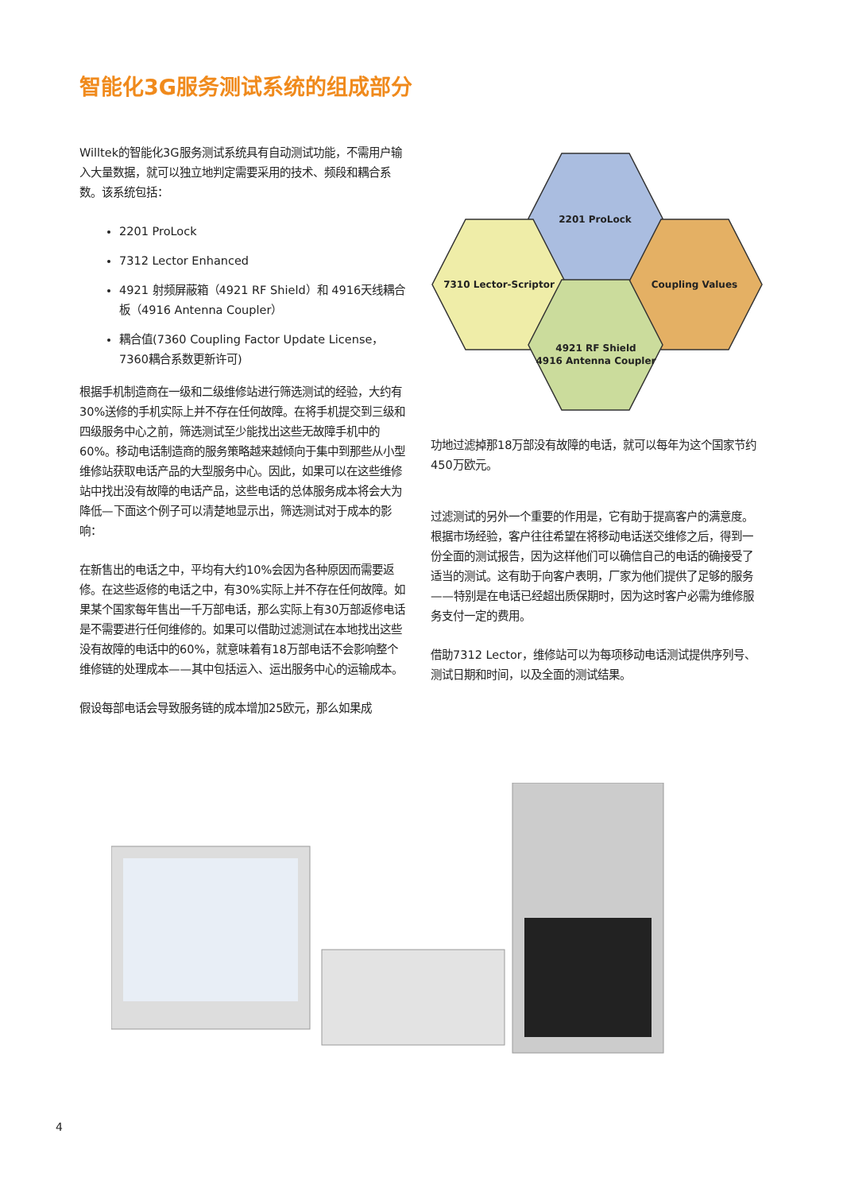智能化3G服务测试系统的组成部分
Willtek的智能化3G服务测试系统具有自动测试功能，不需用户输入大量数据，就可以独立地判定需要采用的技术、频段和耦合系数。该系统包括：
2201 ProLock
7312 Lector Enhanced
4921 射频屏蔽箱（4921 RF Shield）和 4916天线耦合板（4916 Antenna Coupler）
耦合值(7360 Coupling Factor Update License，7360耦合系数更新许可)
根据手机制造商在一级和二级维修站进行筛选测试的经验，大约有30%送修的手机实际上并不存在任何故障。在将手机提交到三级和四级服务中心之前，筛选测试至少能找出这些无故障手机中的60%。移动电话制造商的服务策略越来越倾向于集中到那些从小型维修站获取电话产品的大型服务中心。因此，如果可以在这些维修站中找出没有故障的电话产品，这些电话的总体服务成本将会大为降低—下面这个例子可以清楚地显示出，筛选测试对于成本的影响：
在新售出的电话之中，平均有大约10%会因为各种原因而需要返修。在这些返修的电话之中，有30%实际上并不存在任何故障。如果某个国家每年售出一千万部电话，那么实际上有30万部返修电话是不需要进行任何维修的。如果可以借助过滤测试在本地找出这些没有故障的电话中的60%，就意味着有18万部电话不会影响整个维修链的处理成本——其中包括运入、运出服务中心的运输成本。
假设每部电话会导致服务链的成本增加25欧元，那么如果成
2201 ProLock
7310 Lector-Scriptor
Coupling Values
4921 RF Shield
4916 Antenna Coupler
功地过滤掉那18万部没有故障的电话，就可以每年为这个国家节约450万欧元。
过滤测试的另外一个重要的作用是，它有助于提高客户的满意度。根据市场经验，客户往往希望在将移动电话送交维修之后，得到一份全面的测试报告，因为这样他们可以确信自己的电话的确接受了适当的测试。这有助于向客户表明，厂家为他们提供了足够的服务——特别是在电话已经超出质保期时，因为这时客户必需为维修服务支付一定的费用。
借助7312 Lector，维修站可以为每项移动电话测试提供序列号、测试日期和时间，以及全面的测试结果。
4